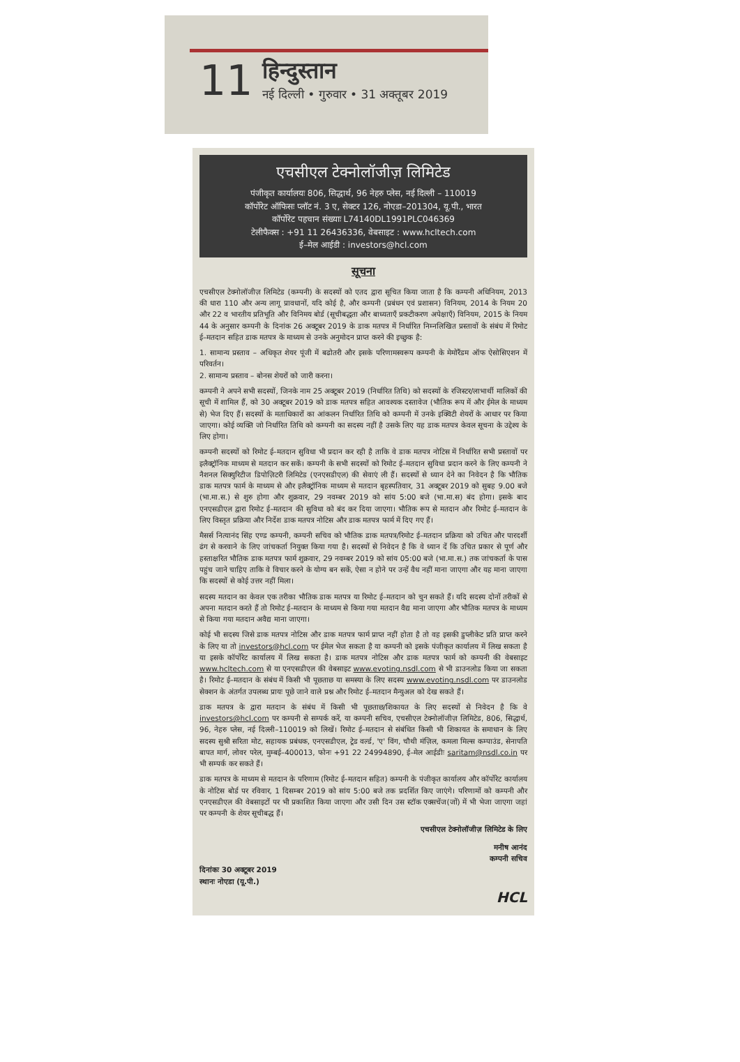11
हिन्दुस्तान
नई दिल्ली • गुरुवार • 31 अक्तूबर 2019
एचसीएल टेक्नोलॉजीज़ लिमिटेड
पंजीकृत कार्यालयः 806, सिद्धार्थ, 96 नेहरु प्लेस, नई दिल्ली – 110019
कॉर्पोरेट ऑफिसः प्लॉट नं. 3 ए, सेक्टर 126, नोएडा–201304, यू.पी., भारत
कॉर्पोरेट पहचान संख्याः L74140DL1991PLC046369
टेलीफैक्स : +91 11 26436336, वेबसाइट : www.hcltech.com
ई–मेल आईडी : investors@hcl.com
सूचना
एचसीएल टेक्नोलॉजीज़ लिमिटेड (कम्पनी) के सदस्यों को एतद द्वारा सूचित किया जाता है कि कम्पनी अधिनियम, 2013 की धारा 110 और अन्य लागू प्रावधानों, यदि कोई है, और कम्पनी (प्रबंधन एवं प्रशासन) विनियम, 2014 के नियम 20 और 22 व भारतीय प्रतिभूति और विनिमय बोर्ड (सूचीबद्धता और बाध्यताएँ प्रकटीकरण अपेक्षाएँ) विनियम, 2015 के नियम 44 के अनुसार कम्पनी के दिनांक 26 अक्टूबर 2019 के डाक मतपत्र में निर्धारित निम्नलिखित प्रस्तावों के संबंध में रिमोट ई–मतदान सहित डाक मतपत्र के माध्यम से उनके अनुमोदन प्राप्त करने की इच्छुक है:
1. सामान्य प्रस्ताव – अधिकृत शेयर पूंजी में बढोतरी और इसके परिणामस्वरूप कम्पनी के मेमोरैंडम ऑफ ऐसोसिएशन में परिवर्तन।
2. सामान्य प्रस्ताव – बोनस शेयरों को जारी करना।
कम्पनी ने अपने सभी सदस्यों, जिनके नाम 25 अक्टूबर 2019 (निर्धारित तिथि) को सदस्यों के रजिस्टर/लाभार्थी मालिकों की सूची में शामिल हैं, को 30 अक्टूबर 2019 को डाक मतपत्र सहित आवश्यक दस्तावेज (भौतिक रूप में और ईमेल के माध्यम से) भेज दिए हैं। सदस्यों के मताधिकारों का आंकलन निर्धारित तिथि को कम्पनी में उनके इक्विटी शेयरों के आधार पर किया जाएगा। कोई व्यक्ति जो निर्धारित तिथि को कम्पनी का सदस्य नहीं है उसके लिए यह डाक मतपत्र केवल सूचना के उद्देश्य के लिए होगा।
कम्पनी सदस्यों को रिमोट ई–मतदान सुविधा भी प्रदान कर रही है ताकि वे डाक मतपत्र नोटिस में निर्धारित सभी प्रस्तावों पर इलैक्ट्रॉनिक माध्यम से मतदान कर सकें। कम्पनी के सभी सदस्यों को रिमोट ई–मतदान सुविधा प्रदान करने के लिए कम्पनी ने नैशनल सिक्युरिटीज डिपोज़िटरी लिमिटेड (एनएसडीएल) की सेवाएं ली हैं। सदस्यों से ध्यान देने का निवेदन है कि भौतिक डाक मतपत्र फार्म के माध्यम से और इलैक्ट्रॉनिक माध्यम से मतदान बृहस्पतिवार, 31 अक्टूबर 2019 को सुबह 9.00 बजे (भा.मा.स.) से शुरु होगा और शुक्रवार, 29 नवम्बर 2019 को सांय 5:00 बजे (भा.मा.स) बंद होगा। इसके बाद एनएसडीएल द्वारा रिमोट ई–मतदान की सुविधा को बंद कर दिया जाएगा। भौतिक रूप से मतदान और रिमोट ई–मतदान के लिए विस्तृत प्रक्रिया और निर्देश डाक मतपत्र नोटिस और डाक मतपत्र फार्म में दिए गए हैं।
मैसर्स नित्यानंद सिंह एण्ड कम्पनी, कम्पनी सचिव को भौतिक डाक मतपत्र/रिमोट ई–मतदान प्रक्रिया को उचित और पारदर्शी ढंग से करवाने के लिए जांचकर्ता नियुक्त किया गया है। सदस्यों से निवेदन है कि वे ध्यान दें कि उचित प्रकार से पूर्ण और हस्ताक्षरित भौतिक डाक मतपत्र फार्म शुक्रवार, 29 नवम्बर 2019 को सांय 05:00 बजे (भा.मा.स.) तक जांचकर्ता के पास पहुंच जाने चाहिए ताकि वे विचार करने के योग्य बन सकें, ऐसा न होने पर उन्हें वैध नहीं माना जाएगा और यह माना जाएगा कि सदस्यों से कोई उत्तर नहीं मिला।
सदस्य मतदान का केवल एक तरीका भौतिक डाक मतपत्र या रिमोट ई–मतदान को चुन सकते हैं। यदि सदस्य दोनों तरीकों से अपना मतदान करते हैं तो रिमोट ई–मतदान के माध्यम से किया गया मतदान वैद्य माना जाएगा और भौतिक मतपत्र के माध्यम से किया गया मतदान अवैद्य माना जाएगा।
कोई भी सदस्य जिसे डाक मतपत्र नोटिस और डाक मतपत्र फार्म प्राप्त नहीं होता है तो वह इसकी डुप्लीकेट प्रति प्राप्त करने के लिए या तो investors@hcl.com पर ईमेल भेज सकता है या कम्पनी को इसके पंजीकृत कार्यालय में लिख सकता है या इसके कॉर्पोरेट कार्यालय में लिख सकता है। डाक मतपत्र नोटिस और डाक मतपत्र फार्म को कम्पनी की वेबसाइट www.hcltech.com से या एनएसडीएल की वेबसाइट www.evoting.nsdl.com से भी डाउनलोड किया जा सकता है। रिमोट ई–मतदान के संबंध में किसी भी पूछताछ या समस्या के लिए सदस्य www.evoting.nsdl.com पर डाउनलोड सेक्शन के अंतर्गत उपलब्ध प्रायः पूछे जाने वाले प्रश्न और रिमोट ई–मतदान मैन्युअल को देख सकते हैं।
डाक मतपत्र के द्वारा मतदान के संबंध में किसी भी पूछताछ/शिकायत के लिए सदस्यों से निवेदन है कि वे investors@hcl.com पर कम्पनी से सम्पर्क करें, या कम्पनी सचिव, एचसीएल टेक्नोलॉजीज़ लिमिटेड, 806, सिद्धार्थ, 96, नेहरु प्लेस, नई दिल्ली–110019 को लिखें। रिमोट ई–मतदान से संबंधित किसी भी शिकायत के समाधान के लिए सदस्य सुश्री सरिता मोट, सहायक प्रबंधक, एनएसडीएल, ट्रेड वर्ल्ड, 'ए' विंग, चौथी मंज़िल, कमला मिल्स कम्पाउंड, सेनापति बापत मार्ग, लोवर परेल, मुम्बई–400013, फोनः +91 22 24994890, ई–मेल आईडीः saritam@nsdl.co.in पर भी सम्पर्क कर सकते हैं।
डाक मतपत्र के माध्यम से मतदान के परिणाम (रिमोट ई–मतदान सहित) कम्पनी के पंजीकृत कार्यालय और कॉर्पोरेट कार्यालय के नोटिस बोर्ड पर रविवार, 1 दिसम्बर 2019 को सांय 5:00 बजे तक प्रदर्शित किए जाएंगे। परिणामों को कम्पनी और एनएसडीएल की वेबसाइटों पर भी प्रकाशित किया जाएगा और उसी दिन उस स्टॉक एक्सचेंज(जों) में भी भेजा जाएगा जहां पर कम्पनी के शेयर सूचीबद्ध हैं।
एचसीएल टेक्नोलॉजीज़ लिमिटेड के लिए
दिनांकः 30 अक्टूबर 2019
स्थानः नोएडा (यू.पी.)
मनीष आनंद
कम्पनी सचिव
HCL